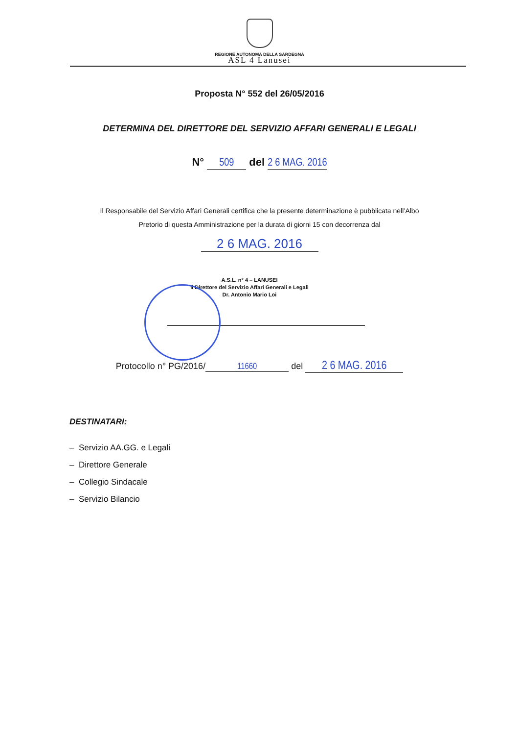REGIONE AUTONOMA DELLA SARDEGNA
ASL 4 Lanusei
Proposta N° 552 del 26/05/2016
DETERMINA DEL DIRETTORE DEL SERVIZIO AFFARI GENERALI E LEGALI
N° 509 del 2 6 MAG. 2016
Il Responsabile del Servizio Affari Generali certifica che la presente determinazione è pubblicata nell’Albo
Pretorio di questa Amministrazione per la durata di giorni 15 con decorrenza dal
2 6 MAG. 2016
A.S.L. n° 4 – LANUSEI
Il Direttore del Servizio Affari Generali e Legali
Dr. Antonio Mario Loi
Protocollo n° PG/2016/ 11660 del 2 6 MAG. 2016
DESTINATARI:
– Servizio AA.GG. e Legali
– Direttore Generale
– Collegio Sindacale
– Servizio Bilancio